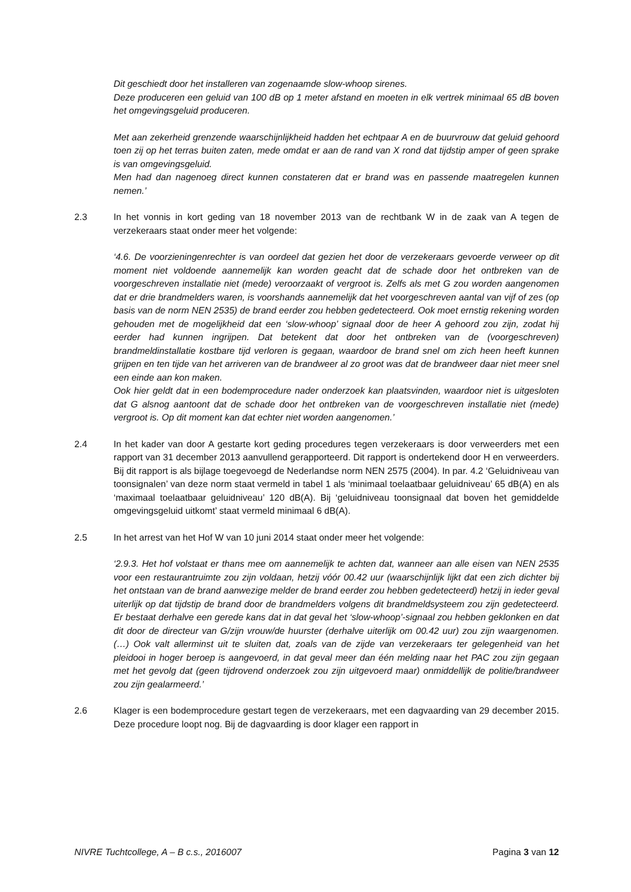Dit geschiedt door het installeren van zogenaamde slow-whoop sirenes.
Deze produceren een geluid van 100 dB op 1 meter afstand en moeten in elk vertrek minimaal 65 dB boven het omgevingsgeluid produceren.
Met aan zekerheid grenzende waarschijnlijkheid hadden het echtpaar A en de buurvrouw dat geluid gehoord toen zij op het terras buiten zaten, mede omdat er aan de rand van X rond dat tijdstip amper of geen sprake is van omgevingsgeluid.
Men had dan nagenoeg direct kunnen constateren dat er brand was en passende maatregelen kunnen nemen.’
2.3 In het vonnis in kort geding van 18 november 2013 van de rechtbank W in de zaak van A tegen de verzekeraars staat onder meer het volgende:
‘4.6. De voorzieningenrechter is van oordeel dat gezien het door de verzekeraars gevoerde verweer op dit moment niet voldoende aannemelijk kan worden geacht dat de schade door het ontbreken van de voorgeschreven installatie niet (mede) veroorzaakt of vergroot is. Zelfs als met G zou worden aangenomen dat er drie brandmelders waren, is voorshands aannemelijk dat het voorgeschreven aantal van vijf of zes (op basis van de norm NEN 2535) de brand eerder zou hebben gedetecteerd. Ook moet ernstig rekening worden gehouden met de mogelijkheid dat een ‘slow-whoop’ signaal door de heer A gehoord zou zijn, zodat hij eerder had kunnen ingrijpen. Dat betekent dat door het ontbreken van de (voorgeschreven) brandmeldinstallatie kostbare tijd verloren is gegaan, waardoor de brand snel om zich heen heeft kunnen grijpen en ten tijde van het arriveren van de brandweer al zo groot was dat de brandweer daar niet meer snel een einde aan kon maken.
Ook hier geldt dat in een bodemprocedure nader onderzoek kan plaatsvinden, waardoor niet is uitgesloten dat G alsnog aantoont dat de schade door het ontbreken van de voorgeschreven installatie niet (mede) vergroot is. Op dit moment kan dat echter niet worden aangenomen.’
2.4 In het kader van door A gestarte kort geding procedures tegen verzekeraars is door verweerders met een rapport van 31 december 2013 aanvullend gerapporteerd. Dit rapport is ondertekend door H en verweerders. Bij dit rapport is als bijlage toegevoegd de Nederlandse norm NEN 2575 (2004). In par. 4.2 ‘Geluidniveau van toonsignalen’ van deze norm staat vermeld in tabel 1 als ‘minimaal toelaatbaar geluidniveau’ 65 dB(A) en als ‘maximaal toelaatbaar geluidniveau’ 120 dB(A). Bij ‘geluidniveau toonsignaal dat boven het gemiddelde omgevingsgeluid uitkomt’ staat vermeld minimaal 6 dB(A).
2.5 In het arrest van het Hof W van 10 juni 2014 staat onder meer het volgende:
‘2.9.3. Het hof volstaat er thans mee om aannemelijk te achten dat, wanneer aan alle eisen van NEN 2535 voor een restaurantruimte zou zijn voldaan, hetzij vóór 00.42 uur (waarschijnlijk lijkt dat een zich dichter bij het ontstaan van de brand aanwezige melder de brand eerder zou hebben gedetecteerd) hetzij in ieder geval uiterlijk op dat tijdstip de brand door de brandmelders volgens dit brandmeldsysteem zou zijn gedetecteerd. Er bestaat derhalve een gerede kans dat in dat geval het ‘slow-whoop’-signaal zou hebben geklonken en dat dit door de directeur van G/zijn vrouw/de huurster (derhalve uiterlijk om 00.42 uur) zou zijn waargenomen. (…) Ook valt allerminst uit te sluiten dat, zoals van de zijde van verzekeraars ter gelegenheid van het pleidooi in hoger beroep is aangevoerd, in dat geval meer dan één melding naar het PAC zou zijn gegaan met het gevolg dat (geen tijdrovend onderzoek zou zijn uitgevoerd maar) onmiddellijk de politie/brandweer zou zijn gealarmeerd.’
2.6 Klager is een bodemprocedure gestart tegen de verzekeraars, met een dagvaarding van 29 december 2015. Deze procedure loopt nog. Bij de dagvaarding is door klager een rapport in
NIVRE Tuchtcollege, A – B c.s., 2016007 Pagina 3 van 12